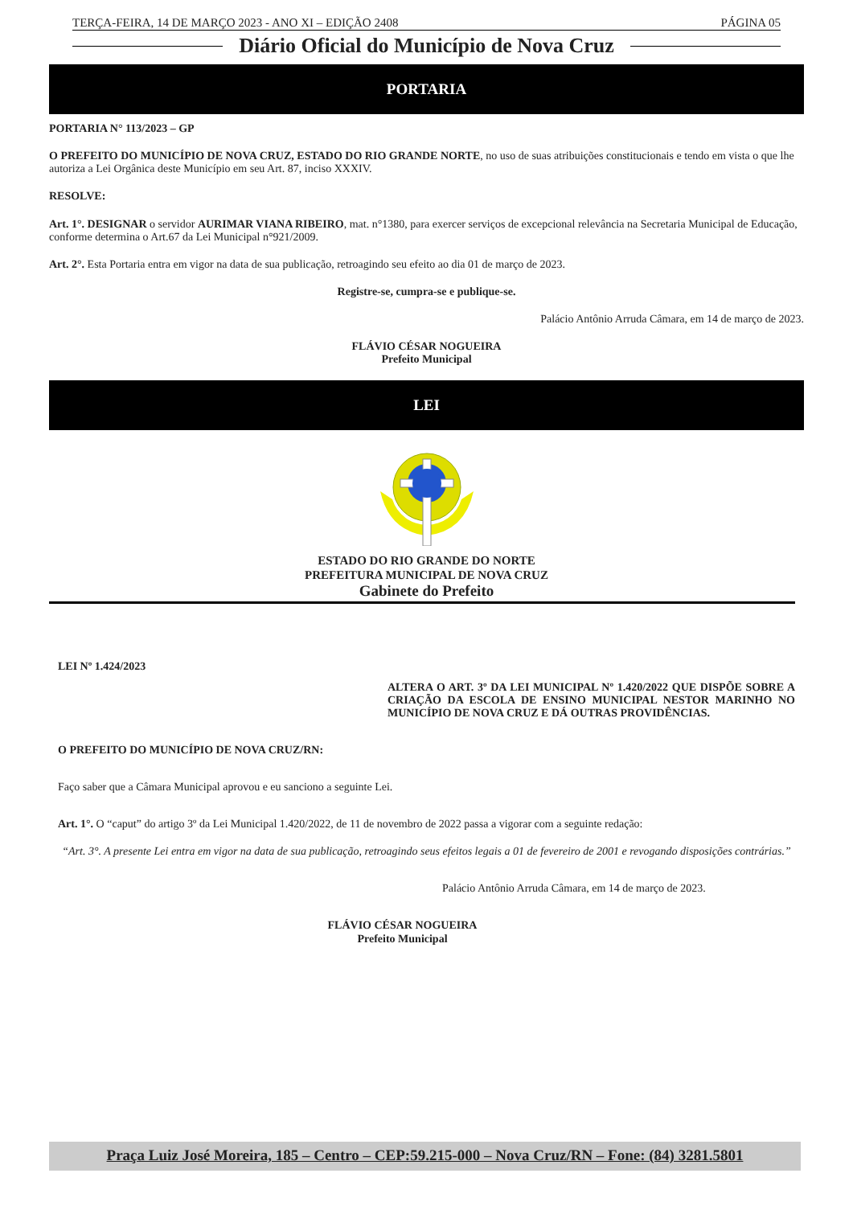TERÇA-FEIRA, 14 DE MARÇO 2023 - ANO XI – EDIÇÃO 2408 PÁGINA 05
Diário Oficial do Município de Nova Cruz
PORTARIA
PORTARIA N° 113/2023 – GP
O PREFEITO DO MUNICÍPIO DE NOVA CRUZ, ESTADO DO RIO GRANDE NORTE, no uso de suas atribuições constitucionais e tendo em vista o que lhe autoriza a Lei Orgânica deste Município em seu Art. 87, inciso XXXIV.
RESOLVE:
Art. 1°. DESIGNAR o servidor AURIMAR VIANA RIBEIRO, mat. n°1380, para exercer serviços de excepcional relevância na Secretaria Municipal de Educação, conforme determina o Art.67 da Lei Municipal n°921/2009.
Art. 2°. Esta Portaria entra em vigor na data de sua publicação, retroagindo seu efeito ao dia 01 de março de 2023.
Registre-se, cumpra-se e publique-se.
Palácio Antônio Arruda Câmara, em 14 de março de 2023.
FLÁVIO CÉSAR NOGUEIRA
Prefeito Municipal
LEI
ESTADO DO RIO GRANDE DO NORTE
PREFEITURA MUNICIPAL DE NOVA CRUZ
Gabinete do Prefeito
LEI Nº 1.424/2023
ALTERA O ART. 3º DA LEI MUNICIPAL Nº 1.420/2022 QUE DISPÕE SOBRE A CRIAÇÃO DA ESCOLA DE ENSINO MUNICIPAL NESTOR MARINHO NO MUNICÍPIO DE NOVA CRUZ E DÁ OUTRAS PROVIDÊNCIAS.
O PREFEITO DO MUNICÍPIO DE NOVA CRUZ/RN:
Faço saber que a Câmara Municipal aprovou e eu sanciono a seguinte Lei.
Art. 1°. O “caput” do artigo 3º da Lei Municipal 1.420/2022, de 11 de novembro de 2022 passa a vigorar com a seguinte redação:
“Art. 3°. A presente Lei entra em vigor na data de sua publicação, retroagindo seus efeitos legais a 01 de fevereiro de 2001 e revogando disposições contrárias.”
Palácio Antônio Arruda Câmara, em 14 de março de 2023.
FLÁVIO CÉSAR NOGUEIRA
Prefeito Municipal
Praça Luiz José Moreira, 185 – Centro – CEP:59.215-000 – Nova Cruz/RN – Fone: (84) 3281.5801